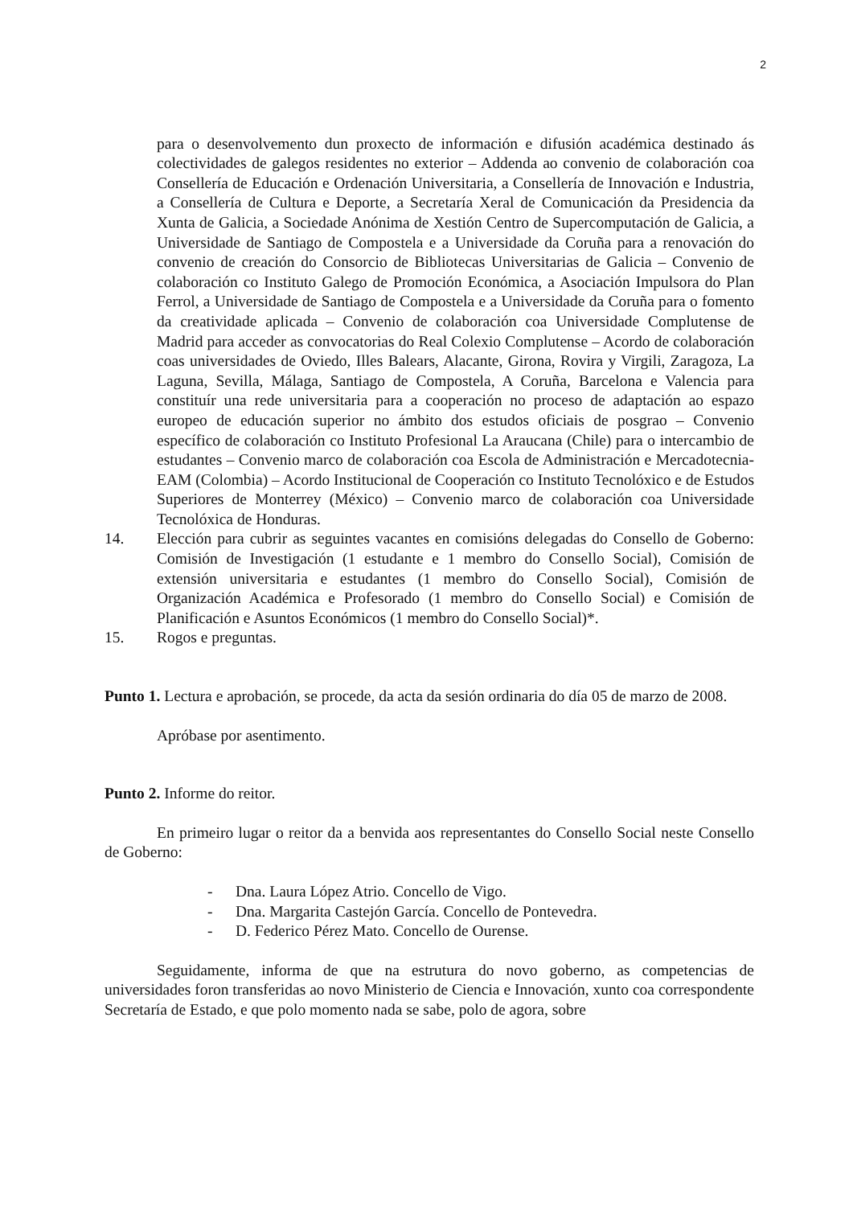2
para o desenvolvemento dun proxecto de información e difusión académica destinado ás colectividades de galegos residentes no exterior – Addenda ao convenio de colaboración coa Consellería de Educación e Ordenación Universitaria, a Consellería de Innovación e Industria, a Consellería de Cultura e Deporte, a Secretaría Xeral de Comunicación da Presidencia da Xunta de Galicia, a Sociedade Anónima de Xestión Centro de Supercomputación de Galicia, a Universidade de Santiago de Compostela e a Universidade da Coruña para a renovación do convenio de creación do Consorcio de Bibliotecas Universitarias de Galicia – Convenio de colaboración co Instituto Galego de Promoción Económica, a Asociación Impulsora do Plan Ferrol, a Universidade de Santiago de Compostela e a Universidade da Coruña para o fomento da creatividade aplicada – Convenio de colaboración coa Universidade Complutense de Madrid para acceder as convocatorias do Real Colexio Complutense – Acordo de colaboración coas universidades de Oviedo, Illes Balears, Alacante, Girona, Rovira y Virgili, Zaragoza, La Laguna, Sevilla, Málaga, Santiago de Compostela, A Coruña, Barcelona e Valencia para constituír una rede universitaria para a cooperación no proceso de adaptación ao espazo europeo de educación superior no ámbito dos estudos oficiais de posgrao – Convenio específico de colaboración co Instituto Profesional La Araucana (Chile) para o intercambio de estudantes – Convenio marco de colaboración coa Escola de Administración e Mercadotecnia-EAM (Colombia) – Acordo Institucional de Cooperación co Instituto Tecnolóxico e de Estudos Superiores de Monterrey (México) – Convenio marco de colaboración coa Universidade Tecnolóxica de Honduras.
14. Elección para cubrir as seguintes vacantes en comisións delegadas do Consello de Goberno: Comisión de Investigación (1 estudante e 1 membro do Consello Social), Comisión de extensión universitaria e estudantes (1 membro do Consello Social), Comisión de Organización Académica e Profesorado (1 membro do Consello Social) e Comisión de Planificación e Asuntos Económicos (1 membro do Consello Social)*.
15. Rogos e preguntas.
Punto 1. Lectura e aprobación, se procede, da acta da sesión ordinaria do día 05 de marzo de 2008.
Apróbase por asentimento.
Punto 2. Informe do reitor.
En primeiro lugar o reitor da a benvida aos representantes do Consello Social neste Consello de Goberno:
- Dna. Laura López Atrio. Concello de Vigo.
- Dna. Margarita Castejón García. Concello de Pontevedra.
- D. Federico Pérez Mato. Concello de Ourense.
Seguidamente, informa de que na estrutura do novo goberno, as competencias de universidades foron transferidas ao novo Ministerio de Ciencia e Innovación, xunto coa correspondente Secretaría de Estado, e que polo momento nada se sabe, polo de agora, sobre